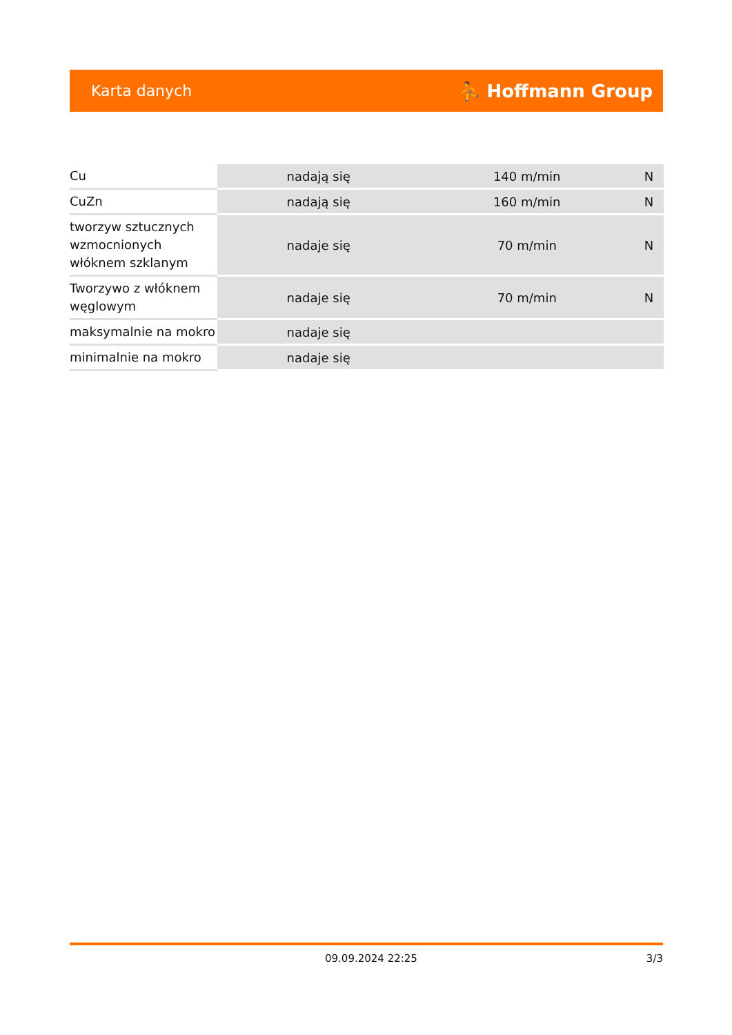Karta danych ⛹ Hoffmann Group
| Cu | nadają się | 140 m/min | N |
| CuZn | nadają się | 160 m/min | N |
| tworzyw sztucznych wzmocnionych włóknem szklanym | nadaje się | 70 m/min | N |
| Tworzywo z włóknem węglowym | nadaje się | 70 m/min | N |
| maksymalnie na mokro | nadaje się | | |
| minimalnie na mokro | nadaje się | | |
09.09.2024 22:25 3/3